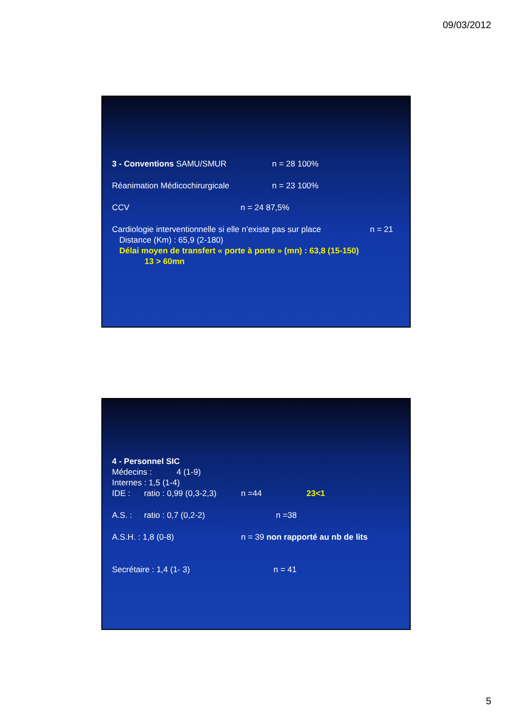09/03/2012
3 - Conventions SAMU/SMUR n = 28 100%
Réanimation Médicochirurgicale n = 23 100%
CCV n = 24 87,5%
Cardiologie interventionnelle si elle n’existe pas sur place n = 21
Distance (Km) : 65,9 (2-180)
Délai moyen de transfert « porte à porte » (mn) : 63,8 (15-150)
13 > 60mn
4 - Personnel SIC
Médecins : 4 (1-9)
Internes : 1,5 (1-4)
IDE : ratio : 0,99 (0,3-2,3) n =44 23<1
A.S. : ratio : 0,7 (0,2-2) n =38
A.S.H. : 1,8 (0-8) n = 39 non rapporté au nb de lits
Secrétaire : 1,4 (1- 3) n = 41
5